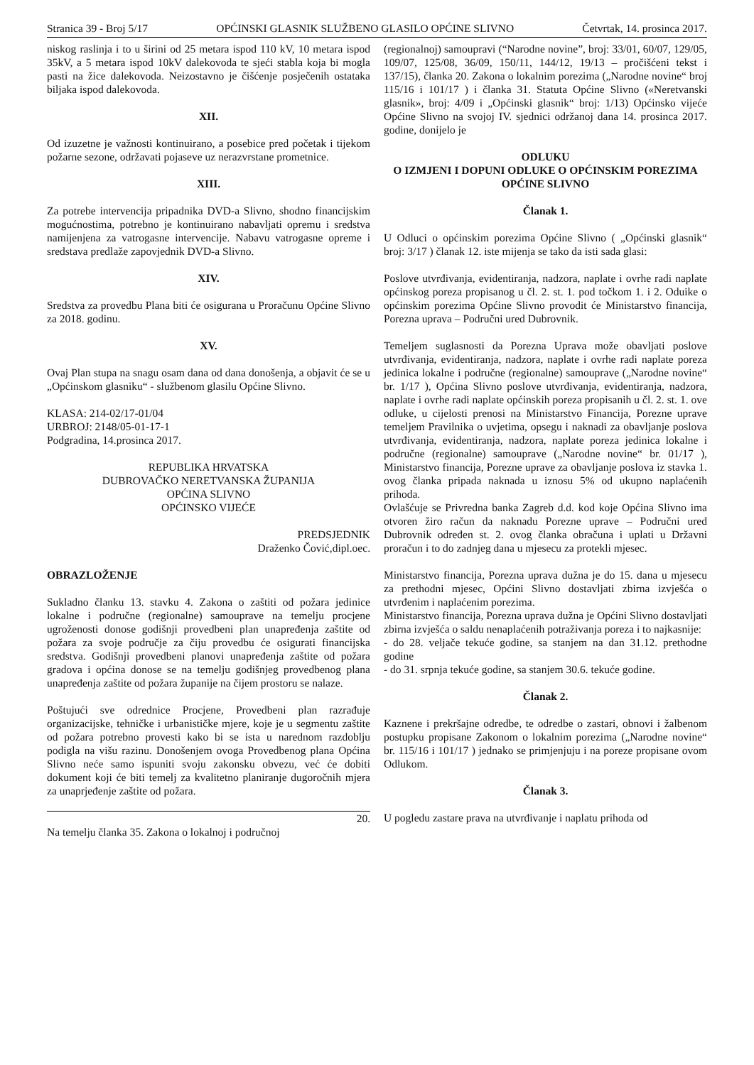Stranica 39 - Broj 5/17 OPĆINSKI GLASNIK SLUŽBENO GLASILO OPĆINE SLIVNO Četvrtak, 14. prosinca 2017.
niskog raslinja i to u širini od 25 metara ispod 110 kV, 10 metara ispod 35kV, a 5 metara ispod 10kV dalekovoda te sjeći stabla koja bi mogla pasti na žice dalekovoda. Neizostavno je čišćenje posječenih ostataka biljaka ispod dalekovoda.
XII.
Od izuzetne je važnosti kontinuirano, a posebice pred početak i tijekom požarne sezone, održavati pojaseve uz nerazvrstane prometnice.
XIII.
Za potrebe intervencija pripadnika DVD-a Slivno, shodno financijskim mogućnostima, potrebno je kontinuirano nabavljati opremu i sredstva namijenjena za vatrogasne intervencije. Nabavu vatrogasne opreme i sredstava predlaže zapovjednik DVD-a Slivno.
XIV.
Sredstva za provedbu Plana biti će osigurana u Proračunu Općine Slivno za 2018. godinu.
XV.
Ovaj Plan stupa na snagu osam dana od dana donošenja, a objavit će se u „Općinskom glasniku“ - službenom glasilu Općine Slivno.
KLASA: 214-02/17-01/04
URBROJ: 2148/05-01-17-1
Podgradina, 14.prosinca 2017.
REPUBLIKA HRVATSKA
DUBROVAČKO NERETVANSKA ŽUPANIJA
OPĆINA SLIVNO
OPĆINSKO VIJEĆE
PREDSJEDNIK
Draženko Čović,dipl.oec.
OBRAZLOŽENJE
Sukladno članku 13. stavku 4. Zakona o zaštiti od požara jedinice lokalne i područne (regionalne) samouprave na temelju procjene ugroženosti donose godišnji provedbeni plan unapređenja zaštite od požara za svoje područje za čiju provedbu će osigurati financijska sredstva. Godišnji provedbeni planovi unapređenja zaštite od požara gradova i općina donose se na temelju godišnjeg provedbenog plana unapređenja zaštite od požara županije na čijem prostoru se nalaze.
Poštujući sve odrednice Procjene, Provedbeni plan razrađuje organizacijske, tehničke i urbanističke mjere, koje je u segmentu zaštite od požara potrebno provesti kako bi se ista u narednom razdoblju podigla na višu razinu. Donošenjem ovoga Provedbenog plana Općina Slivno neće samo ispuniti svoju zakonsku obvezu, već će dobiti dokument koji će biti temelj za kvalitetno planiranje dugoročnih mjera za unaprjeđenje zaštite od požara.
20.
Na temelju članka 35. Zakona o lokalnoj i područnoj
(regionalnoj) samoupravi (“Narodne novine”, broj: 33/01, 60/07, 129/05, 109/07, 125/08, 36/09, 150/11, 144/12, 19/13 – pročišćeni tekst i 137/15), članka 20. Zakona o lokalnim porezima („Narodne novine“ broj 115/16 i 101/17 ) i članka 31. Statuta Općine Slivno («Neretvanski glasnik», broj: 4/09 i „Općinski glasnik“ broj: 1/13) Općinsko vijeće Općine Slivno na svojoj IV. sjednici održanoj dana 14. prosinca 2017. godine, donijelo je
ODLUKU
O IZMJENI I DOPUNI ODLUKE O OPĆINSKIM POREZIMA OPĆINE SLIVNO
Članak 1.
U Odluci o općinskim porezima Općine Slivno ( „Općinski glasnik“ broj: 3/17 ) članak 12. iste mijenja se tako da isti sada glasi:
Poslove utvrđivanja, evidentiranja, nadzora, naplate i ovrhe radi naplate općinskog poreza propisanog u čl. 2. st. 1. pod točkom 1. i 2. Oduike o općinskim porezima Općine Slivno provodit će Ministarstvo financija, Porezna uprava – Područni ured Dubrovnik.
Temeljem suglasnosti da Porezna Uprava može obavljati poslove utvrđivanja, evidentiranja, nadzora, naplate i ovrhe radi naplate poreza jedinica lokalne i područne (regionalne) samouprave („Narodne novine“ br. 1/17 ), Općina Slivno poslove utvrđivanja, evidentiranja, nadzora, naplate i ovrhe radi naplate općinskih poreza propisanih u čl. 2. st. 1. ove odluke, u cijelosti prenosi na Ministarstvo Financija, Porezne uprave temeljem Pravilnika o uvjetima, opsegu i naknadi za obavljanje poslova utvrđivanja, evidentiranja, nadzora, naplate poreza jedinica lokalne i područne (regionalne) samouprave („Narodne novine“ br. 01/17 ), Ministarstvo financija, Porezne uprave za obavljanje poslova iz stavka 1. ovog članka pripada naknada u iznosu 5% od ukupno naplaćenih prihoda.
Ovlašćuje se Privredna banka Zagreb d.d. kod koje Općina Slivno ima otvoren žiro račun da naknadu Porezne uprave – Područni ured Dubrovnik određen st. 2. ovog članka obračuna i uplati u Državni proračun i to do zadnjeg dana u mjesecu za protekli mjesec.
Ministarstvo financija, Porezna uprava dužna je do 15. dana u mjesecu za prethodni mjesec, Općini Slivno dostavljati zbirna izvješća o utvrđenim i naplaćenim porezima.
Ministarstvo financija, Porezna uprava dužna je Općini Slivno dostavljati zbirna izvješća o saldu nenaplaćenih potraživanja poreza i to najkasnije:
- do 28. veljače tekuće godine, sa stanjem na dan 31.12. prethodne godine
- do 31. srpnja tekuće godine, sa stanjem 30.6. tekuće godine.
Članak 2.
Kaznene i prekršajne odredbe, te odredbe o zastari, obnovi i žalbenom postupku propisane Zakonom o lokalnim porezima („Narodne novine“ br. 115/16 i 101/17 ) jednako se primjenjuju i na poreze propisane ovom Odlukom.
Članak 3.
U pogledu zastare prava na utvrđivanje i naplatu prihoda od